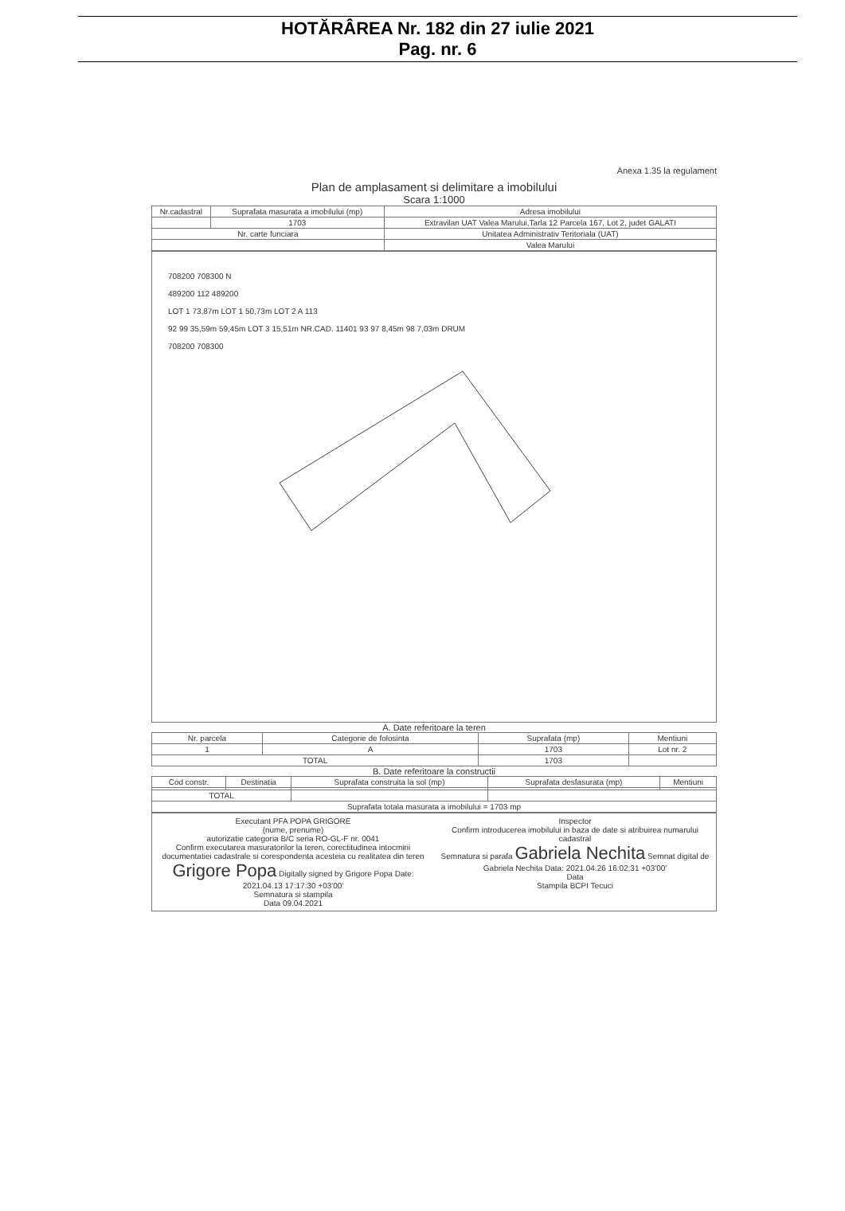HOTĂRÂREA Nr. 182 din 27 iulie 2021
Pag. nr. 6
Anexa 1.35 la regulament
Plan de amplasament si delimitare a imobilului
Scara 1:1000
| Nr.cadastral | Suprafata masurata a imobilului (mp) | Adresa imobilului |
| | 1703 | Extravilan UAT Valea Marului,Tarla 12 Parcela 167, Lot 2, judet GALATI |
| Nr. carte funciara | | Unitatea Administrativ Teritoriala (UAT) |
| | | Valea Marului |
708200 708300 N
489200 112 489200
LOT 1 73,87m LOT 1 50,73m LOT 2 A 113
92 99 35,59m 59,45m LOT 3 15,51m NR.CAD. 11401 93 97 8,45m 98 7,03m DRUM
708200 708300
A. Date referitoare la teren
| Nr. parcela | Categorie de folosinta | Suprafata (mp) | Mentiuni |
| 1 | A | 1703 | Lot nr. 2 |
| TOTAL | | 1703 | |
B. Date referitoare la constructii
| Cod constr. | Destinatia | Suprafata construita la sol (mp) | Suprafata desfasurata (mp) | Mentiuni |
| TOTAL | | | | |
| Suprafata totala masurata a imobilului = 1703 mp | | | | |
Executant PFA POPA GRIGORE
(nume, prenume)
autorizatie categoria B/C seria RO-GL-F nr. 0041
Confirm executarea masuratorilor la teren, corectitudinea intocmirii documentatiei cadastrale si corespondenta acesteia cu realitatea din teren
Grigore Popa Digitally signed by Grigore Popa Date: 2021.04.13 17:17:30 +03'00'
Semnatura si stampila
Data 09.04.2021
Inspector
Confirm introducerea imobilului in baza de date si atribuirea numarului cadastral
Semnatura si parafa Gabriela Nechita Semnat digital de Gabriela Nechita Data: 2021.04.26 16:02:31 +03'00'
Data
Stampila BCPI Tecuci